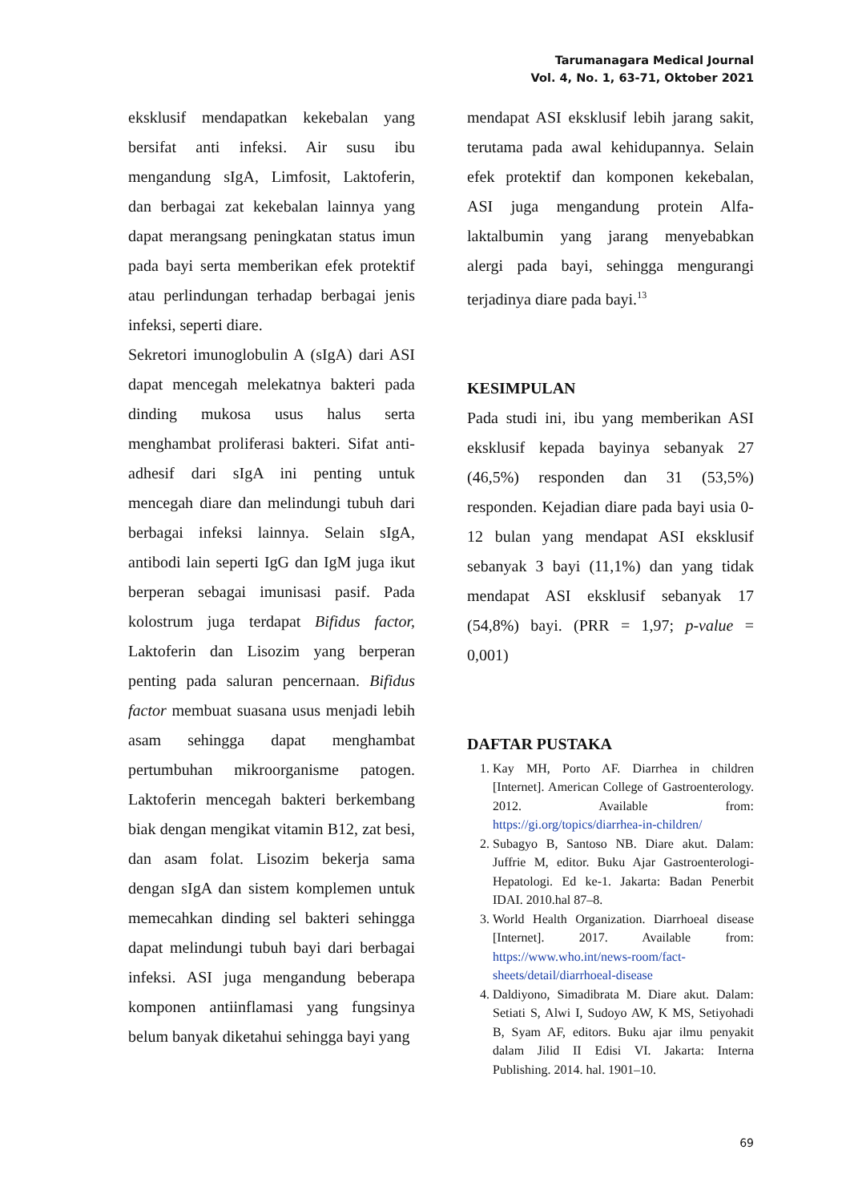Tarumanagara Medical Journal
Vol. 4, No. 1, 63-71, Oktober 2021
eksklusif mendapatkan kekebalan yang bersifat anti infeksi. Air susu ibu mengandung sIgA, Limfosit, Laktoferin, dan berbagai zat kekebalan lainnya yang dapat merangsang peningkatan status imun pada bayi serta memberikan efek protektif atau perlindungan terhadap berbagai jenis infeksi, seperti diare.
Sekretori imunoglobulin A (sIgA) dari ASI dapat mencegah melekatnya bakteri pada dinding mukosa usus halus serta menghambat proliferasi bakteri. Sifat anti-adhesif dari sIgA ini penting untuk mencegah diare dan melindungi tubuh dari berbagai infeksi lainnya. Selain sIgA, antibodi lain seperti IgG dan IgM juga ikut berperan sebagai imunisasi pasif. Pada kolostrum juga terdapat Bifidus factor, Laktoferin dan Lisozim yang berperan penting pada saluran pencernaan. Bifidus factor membuat suasana usus menjadi lebih asam sehingga dapat menghambat pertumbuhan mikroorganisme patogen. Laktoferin mencegah bakteri berkembang biak dengan mengikat vitamin B12, zat besi, dan asam folat. Lisozim bekerja sama dengan sIgA dan sistem komplemen untuk memecahkan dinding sel bakteri sehingga dapat melindungi tubuh bayi dari berbagai infeksi. ASI juga mengandung beberapa komponen antiinflamasi yang fungsinya belum banyak diketahui sehingga bayi yang
mendapat ASI eksklusif lebih jarang sakit, terutama pada awal kehidupannya. Selain efek protektif dan komponen kekebalan, ASI juga mengandung protein Alfa-laktalbumin yang jarang menyebabkan alergi pada bayi, sehingga mengurangi terjadinya diare pada bayi.<sup>13</sup>
KESIMPULAN
Pada studi ini, ibu yang memberikan ASI eksklusif kepada bayinya sebanyak 27 (46,5%) responden dan 31 (53,5%) responden. Kejadian diare pada bayi usia 0-12 bulan yang mendapat ASI eksklusif sebanyak 3 bayi (11,1%) dan yang tidak mendapat ASI eksklusif sebanyak 17 (54,8%) bayi. (PRR = 1,97; p-value = 0,001)
DAFTAR PUSTAKA
1. Kay MH, Porto AF. Diarrhea in children [Internet]. American College of Gastroenterology. 2012. Available from: https://gi.org/topics/diarrhea-in-children/
2. Subagyo B, Santoso NB. Diare akut. Dalam: Juffrie M, editor. Buku Ajar Gastroenterologi-Hepatologi. Ed ke-1. Jakarta: Badan Penerbit IDAI. 2010.hal 87–8.
3. World Health Organization. Diarrhoeal disease [Internet]. 2017. Available from: https://www.who.int/news-room/fact-sheets/detail/diarrhoeal-disease
4. Daldiyono, Simadibrata M. Diare akut. Dalam: Setiati S, Alwi I, Sudoyo AW, K MS, Setiyohadi B, Syam AF, editors. Buku ajar ilmu penyakit dalam Jilid II Edisi VI. Jakarta: Interna Publishing. 2014. hal. 1901–10.
69